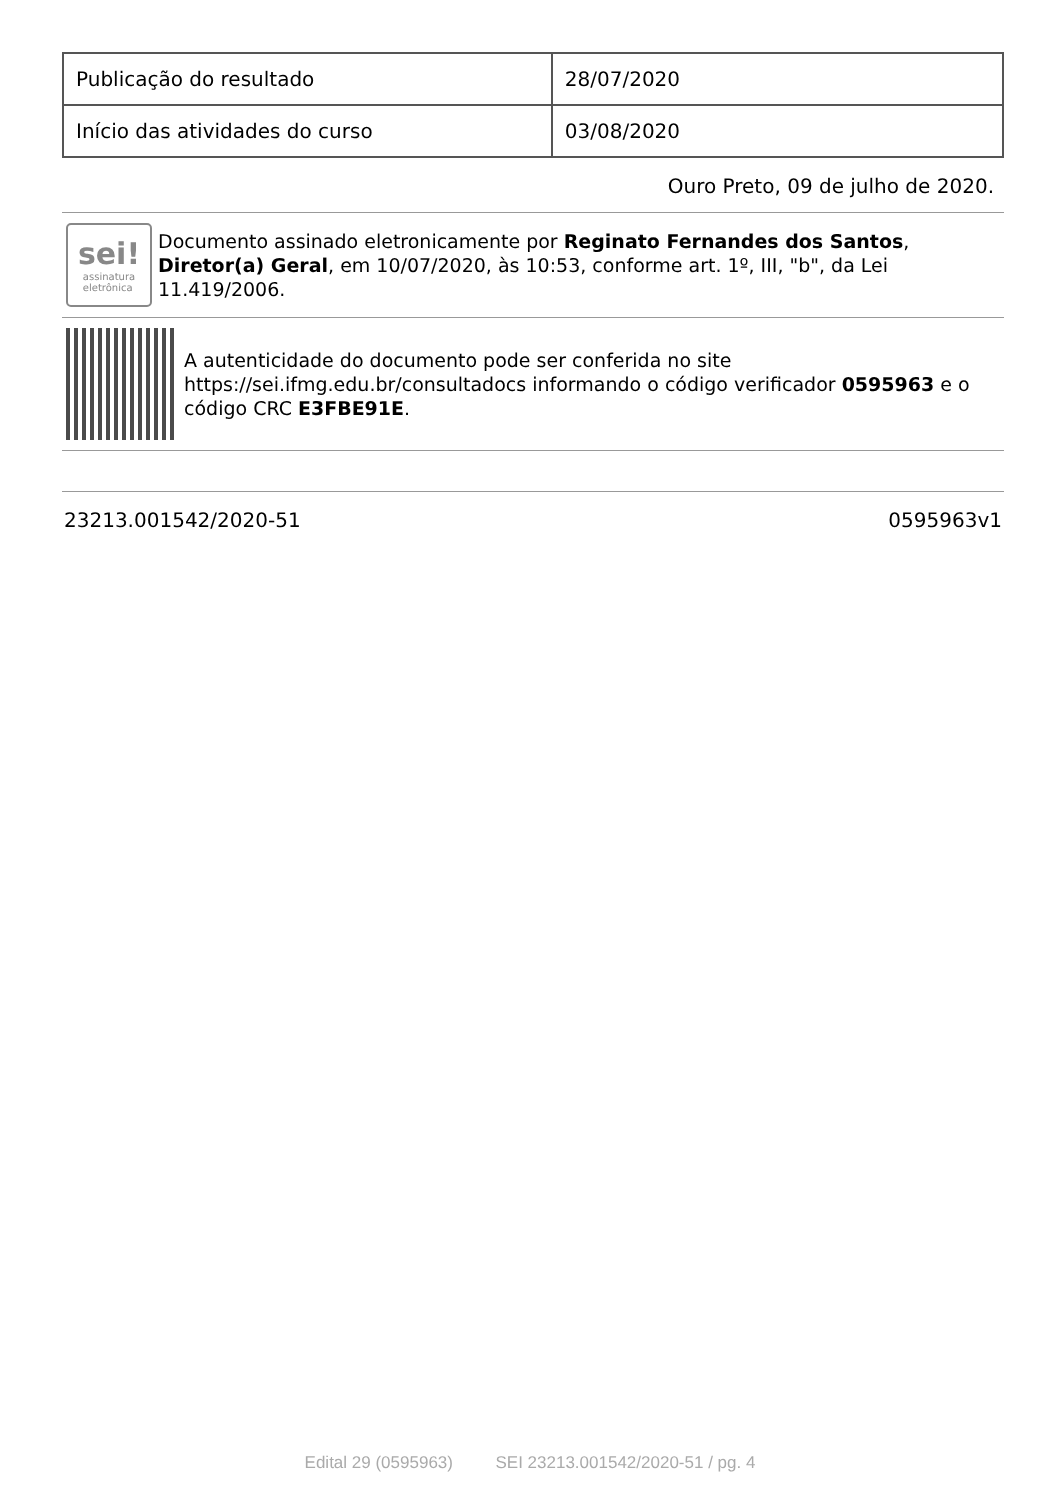| Publicação do resultado | 28/07/2020 |
| Início das atividades do curso | 03/08/2020 |
Ouro Preto, 09 de julho de 2020.
sei!
assinatura
eletrônica
Documento assinado eletronicamente por Reginato Fernandes dos Santos, Diretor(a) Geral, em 10/07/2020, às 10:53, conforme art. 1º, III, "b", da Lei 11.419/2006.
A autenticidade do documento pode ser conferida no site https://sei.ifmg.edu.br/consultadocs informando o código verificador 0595963 e o código CRC E3FBE91E.
23213.001542/2020-51 0595963v1
Edital 29 (0595963) SEI 23213.001542/2020-51 / pg. 4